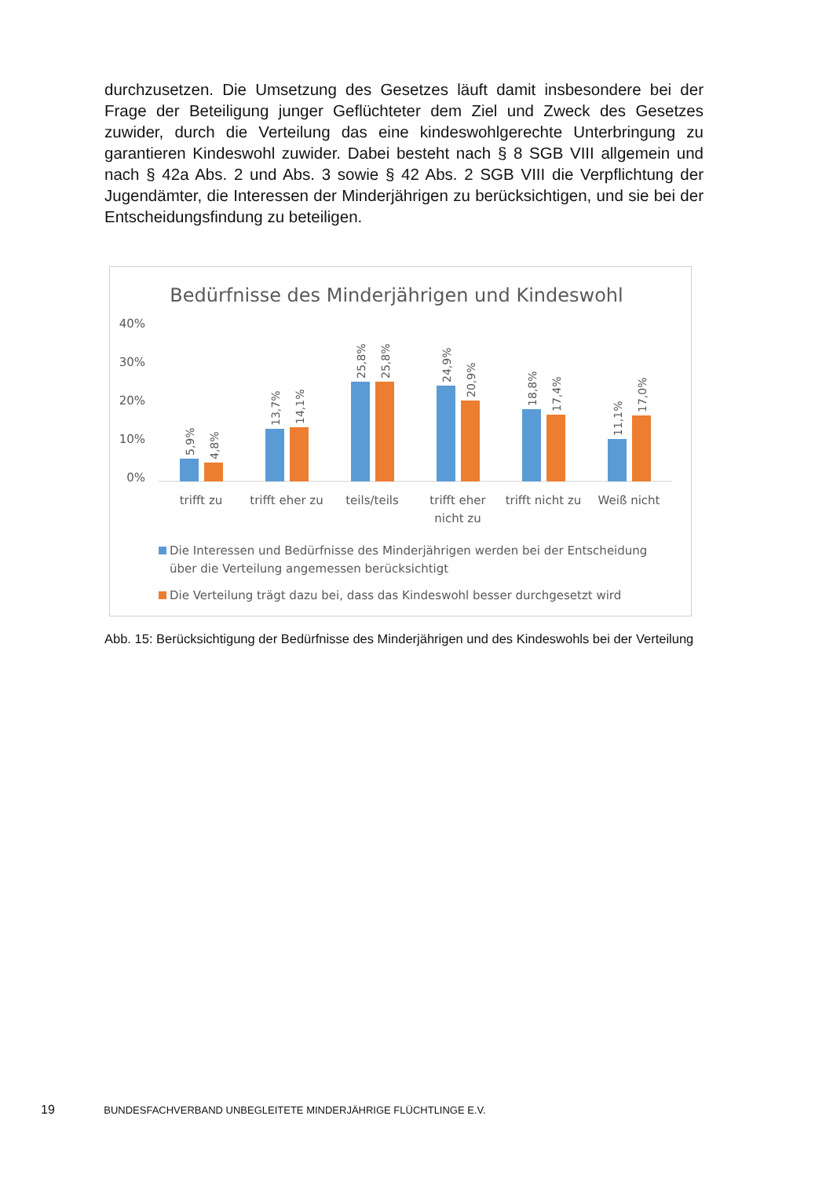durchzusetzen. Die Umsetzung des Gesetzes läuft damit insbesondere bei der Frage der Beteiligung junger Geflüchteter dem Ziel und Zweck des Gesetzes zuwider, durch die Verteilung das eine kindeswohlgerechte Unterbringung zu garantieren Kindeswohl zuwider. Dabei besteht nach § 8 SGB VIII allgemein und nach § 42a Abs. 2 und Abs. 3 sowie § 42 Abs. 2 SGB VIII die Verpflichtung der Jugendämter, die Interessen der Minderjährigen zu berücksichtigen, und sie bei der Entscheidungsfindung zu beteiligen.
Bedürfnisse des Minderjährigen und Kindeswohl
40%
30%
20%
10%
0%
5,9%
4,8%
13,7%
14,1%
25,8%
25,8%
24,9%
20,9%
18,8%
17,4%
11,1%
17,0%
trifft zu
trifft eher zu
teils/teils
trifft eher
nicht zu
trifft nicht zu
Weiß nicht
Die Interessen und Bedürfnisse des Minderjährigen werden bei der Entscheidung
über die Verteilung angemessen berücksichtigt
Die Verteilung trägt dazu bei, dass das Kindeswohl besser durchgesetzt wird
Abb. 15: Berücksichtigung der Bedürfnisse des Minderjährigen und des Kindeswohls bei der Verteilung
19 BUNDESFACHVERBAND UNBEGLEITETE MINDERJÄHRIGE FLÜCHTLINGE E.V.